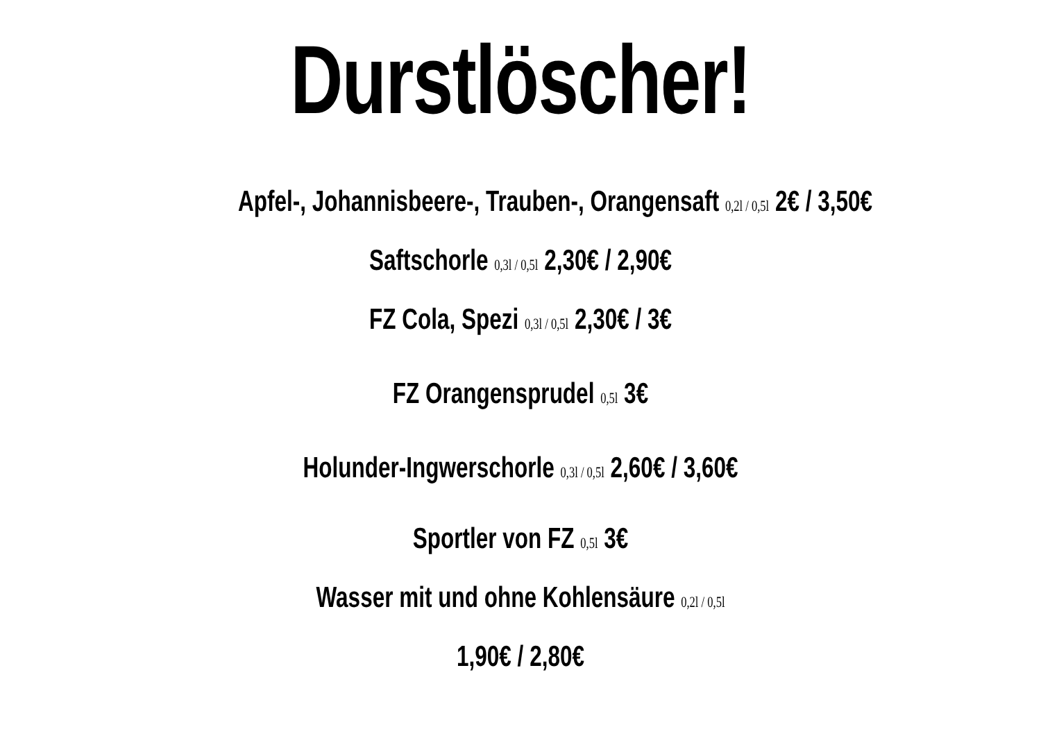Durstlöscher!
Apfel-, Johannisbeere-, Trauben-, Orangensaft 0,2l / 0,5l 2€ / 3,50€
Saftschorle 0,3l / 0,5l 2,30€ / 2,90€
FZ Cola, Spezi 0,3l / 0,5l 2,30€ / 3€
FZ Orangensprudel 0,5l 3€
Holunder-Ingwerschorle 0,3l / 0,5l 2,60€ / 3,60€
Sportler von FZ 0,5l 3€
Wasser mit und ohne Kohlensäure 0,2l / 0,5l
1,90€ / 2,80€